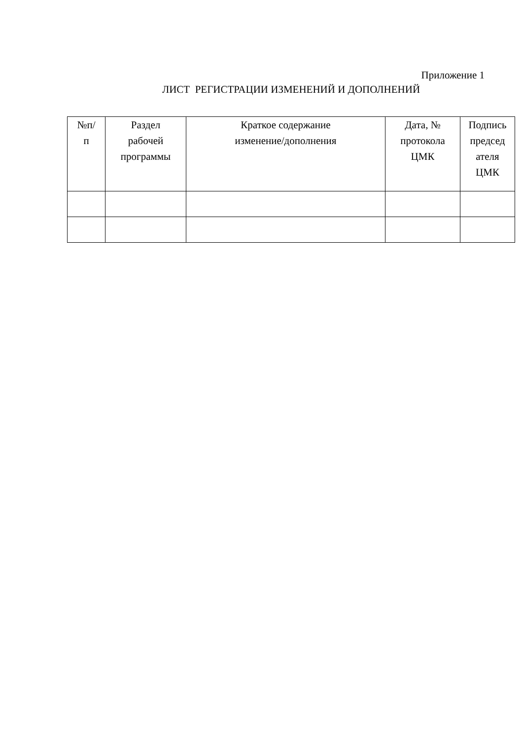Приложение 1
ЛИСТ РЕГИСТРАЦИИ ИЗМЕНЕНИЙ И ДОПОЛНЕНИЙ
| №п/ п | Раздел рабочей программы | Краткое содержание изменение/дополнения | Дата, № протокола ЦМК | Подпись председ ателя ЦМК |
| --- | --- | --- | --- | --- |